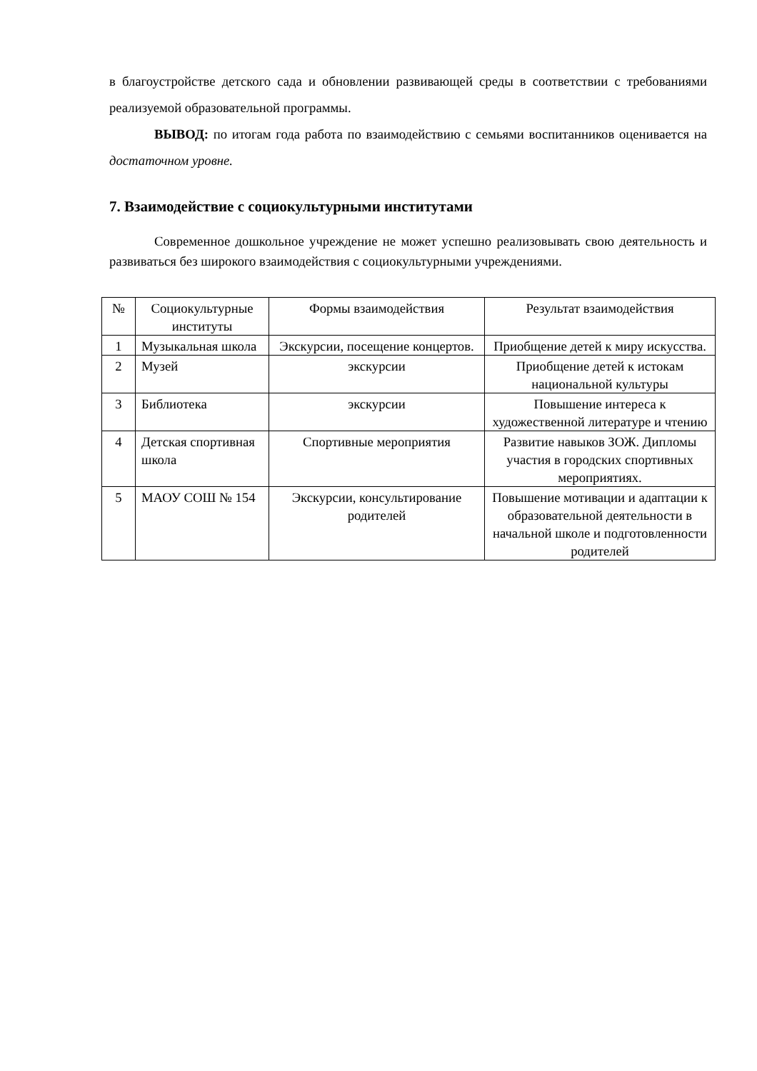в благоустройстве детского сада и обновлении развивающей среды в соответствии с требованиями реализуемой образовательной программы.
ВЫВОД: по итогам года работа по взаимодействию с семьями воспитанников оценивается на достаточном уровне.
7. Взаимодействие с социокультурными институтами
Современное дошкольное учреждение не может успешно реализовывать свою деятельность и развиваться без широкого взаимодействия с социокультурными учреждениями.
| № | Социокультурные институты | Формы взаимодействия | Результат взаимодействия |
| --- | --- | --- | --- |
| 1 | Музыкальная школа | Экскурсии, посещение концертов. | Приобщение детей к миру искусства. |
| 2 | Музей | экскурсии | Приобщение детей к истокам национальной культуры |
| 3 | Библиотека | экскурсии | Повышение интереса к художественной литературе и чтению |
| 4 | Детская спортивная школа | Спортивные мероприятия | Развитие навыков ЗОЖ. Дипломы участия в городских спортивных мероприятиях. |
| 5 | МАОУ СОШ № 154 | Экскурсии, консультирование родителей | Повышение мотивации и адаптации к образовательной деятельности в начальной школе и подготовленности родителей |